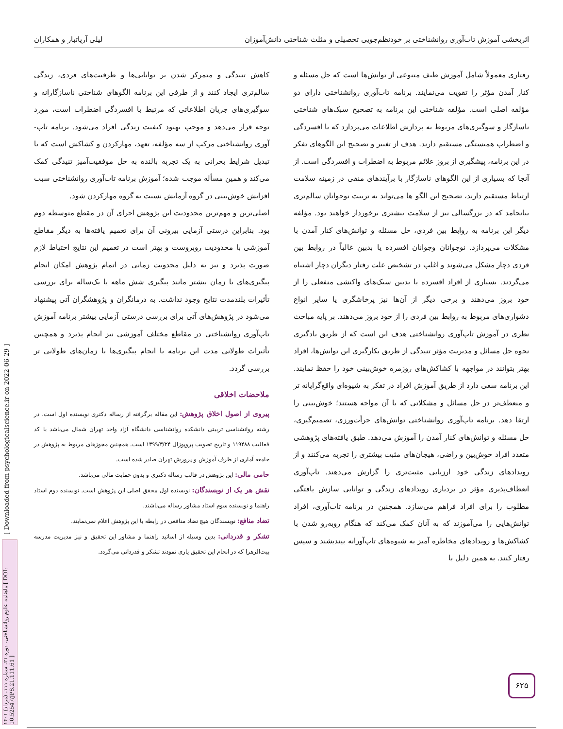اثربخشی آموزش تاب‌آوری روانشناختی بر خودنظم‌جویی تحصیلی و مثلث شناختی دانش‌آموزان لیلی آریاتبار و همکاران
رفتاری معمولاً شامل آموزش طیف متنوعی از توانش‌ها است که حل مسئله و کنار آمدن مؤثر را تقویت می‌نمایند. برنامه تاب‌آوری روانشناختی دارای دو مؤلفه اصلی است. مؤلفه شناختی این برنامه به تصحیح سبک‌های شناختی ناسازگار و سوگیری‌های مربوط به پردازش اطلاعات می‌پردازد که با افسردگی و اضطراب همبستگی مستقیم دارند. هدف از تغییر و تصحیح این الگوهای تفکر در این برنامه، پیشگیری از بروز علائم مربوط به اضطراب و افسردگی است. از آنجا که بسیاری از این الگوهای ناسازگار با برآیندهای منفی در زمینه سلامت ارتباط مستقیم دارند، تصحیح این الگو ها می‌تواند به تربیت نوجوانان سالم‌تری بیانجامد که در بزرگسالی نیز از سلامت بیشتری برخوردار خواهند بود. مؤلفه دیگر این برنامه به روابط بین فردی، حل مسئله و توانش‌های کنار آمدن با مشکلات می‌پردازد. نوجوانان وجوانان افسرده یا بدبین غالباً در روابط بین فردی دچار مشکل می‌شوند و اغلب در تشخیص علت رفتار دیگران دچار اشتباه می‌گردند. بسیاری از افراد افسرده یا بدبین سبک‌های واکنشی منفعلی را از خود بروز می‌دهند و برخی دیگر از آن‌ها نیز پرخاشگری یا سایر انواع دشواری‌های مربوط به روابط بین فردی را از خود بروز می‌دهند. بر پایه مباحث نظری در آموزش تاب‌آوری روانشناختی هدف این است که از طریق یادگیری نحوه حل مسائل و مدیریت مؤثر تنیدگی از طریق بکارگیری این توانش‌ها، افراد بهتر بتوانند در مواجهه با کشاکش‌های روزمره خوش‌بینی خود را حفظ نمایند. این برنامه سعی دارد از طریق آموزش افراد در تفکر به شیوه‌ای واقع‌گرایانه تر و منعطف‌تر در حل مسائل و مشکلاتی که با آن مواجه هستند؛ خوش‌بینی را ارتقا دهد. برنامه تاب‌آوری روانشناختی توانش‌های جرأت‌ورزی، تصمیم‌گیری، حل مسئله و توانش‌های کنار آمدن را آموزش می‌دهد. طبق یافته‌های پژوهشی متعدد افراد خوش‌بین و راضی، هیجان‌های مثبت بیشتری را تجربه می‌کنند و از رویدادهای زندگی خود ارزیابی مثبت‌تری را گزارش می‌دهند. تاب‌آوری انعطاف‌پذیری مؤثر در بردباری رویدادهای زندگی و توانایی سازش یافتگی مطلوب را برای افراد فراهم می‌سازد. همچنین در برنامه تاب‌آوری، افراد توانش‌هایی را می‌آموزند که به آنان کمک می‌کند که هنگام روبه‌رو شدن با کشاکش‌ها و رویدادهای مخاطره آمیز به شیوه‌های تاب‌آورانه بیندیشند و سپس رفتار کنند. به همین دلیل با
کاهش تنیدگی و متمرکز شدن بر توانایی‌ها و ظرفیت‌های فردی، زندگی سالم‌تری ایجاد کنند و از طرفی این برنامه الگوهای شناختی ناسازگارانه و سوگیری‌های جریان اطلاعاتی که مرتبط با افسردگی اضطراب است، مورد توجه قرار می‌دهد و موجب بهبود کیفیت زندگی افراد می‌شود. برنامه تاب-آوری روانشناختی مرکب از سه مؤلفه، تعهد، مهارکردن و کشاکش است که با تبدیل شرایط بحرانی به یک تجربه بالنده به حل موفقیت‌آمیز تنیدگی کمک می‌کند و همین مسأله موجب شده؛ آموزش برنامه تاب‌آوری روانشناختی سبب افزایش خوش‌بینی در گروه آزمایش نسبت به گروه مهارکردن شود.
اصلی‌ترین و مهم‌ترین محدودیت این پژوهش اجرای آن در مقطع متوسطه دوم بود. بنابراین درستی آزمایی بیرونی آن برای تعمیم یافته‌ها به دیگر مقاطع آموزشی با محدودیت روبروست و بهتر است در تعمیم این نتایج احتیاط لازم صورت پذیرد و نیز به دلیل محدویت زمانی در اتمام پژوهش امکان انجام پیگیری‌های با زمان بیشتر مانند پیگیری شش ماهه یا یک‌ساله برای بررسی تأثیرات بلندمدت نتایج وجود نداشت. به درمانگران و پژوهشگران آتی پیشنهاد می‌شود در پژوهش‌های آتی برای بررسی درستی آزمایی بیشتر برنامه آموزش تاب‌آوری روانشناختی در مقاطع مختلف آموزشی نیز انجام پذیرد و همچنین تأثیرات طولانی مدت این برنامه با انجام پیگیری‌ها با زمان‌های طولانی تر بررسی گردد.
ملاحضات اخلاقی
پیروی از اصول اخلاق پژوهش: این مقاله برگرفته از رساله دکتری نویسنده اول است. در رشته روانشناسی تربیتی دانشکده روانشناسی دانشگاه آزاد واحد تهران شمال می‌باشد با کد فعالیت ۱۱۹۴۸۸ و تاریخ تصویب پروپوزال ۱۳۹۹/۳/۲۴ است. همچنین مجوزهای مربوط به پژوهش در جامعه آماری از طرف آموزش و پرورش تهران صادر شده است.
حامی مالی: این پژوهش در قالب رساله دکتری و بدون حمایت مالی می‌باشد.
نقش هر یک از نویسندگان: نویسنده اول محقق اصلی این پژوهش است. نویسنده دوم استاد راهنما و نویسنده سوم استاد مشاور رساله می‌باشند.
تضاد منافع: نویسندگان هیچ تضاد منافعی در رابطه با این پژوهش اعلام نمی‌نمایند.
تشکر و قدردانی: بدین وسیله از اساتید راهنما و مشاور این تحقیق و نیز مدیریت مدرسه بیت‌الزهرا که در انجام این تحقیق یاری نمودند تشکر و قدردانی می‌گردد.
[ Downloaded from psychologicalscience.ir on 2022-06-29 ]
ماهنامه علوم روانشناختی، دوره ۲۱، شماره ۱۱۱، (مرداد) ۱۴۰۱ [ DOI: 10.52547/JPS.21.111.61 ]
۶۲۵